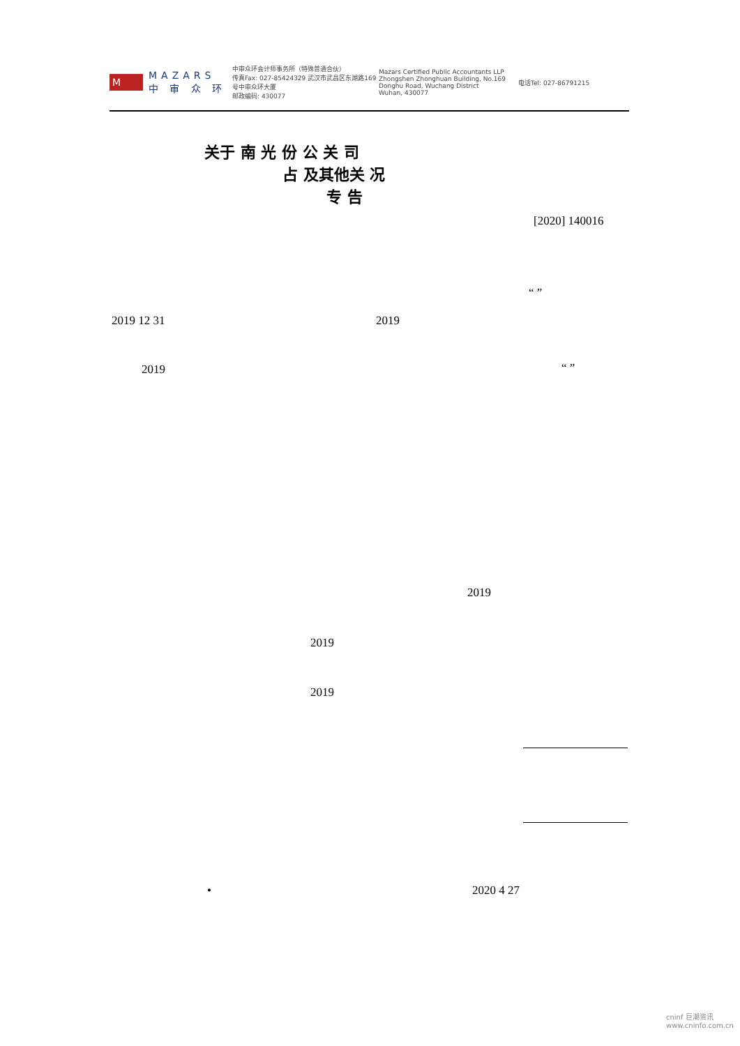M
MAZARS
中 审 众 环
中审众环会计师事务所（特殊普通合伙）
传真Fax: 027-85424329 武汉市武昌区东湖路169号中审众环大厦
邮政编码: 430077
Mazars Certified Public Accountants LLP
Zhongshen Zhonghuan Building, No.169 Donghu Road, Wuchang District
Wuhan, 430077
电话Tel: 027-86791215
关于 南 光 份 公 关 司
占 及其他关 况
专 告
[2020] 140016
“ ”
2019 12 31 2019
2019 “ ”
2019
2019
2019
• 2020 4 27
cninf 巨潮资讯
www.cninfo.com.cn